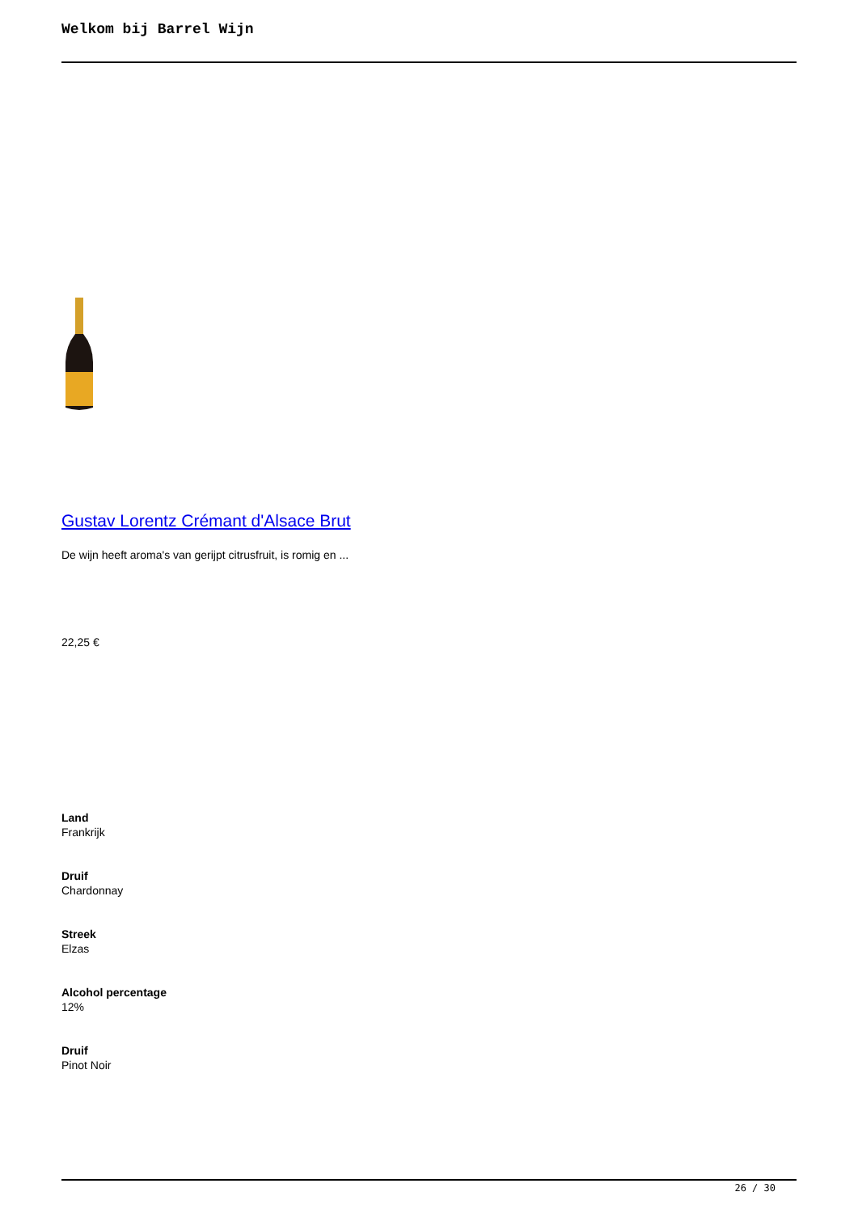Welkom bij Barrel Wijn
Gustav Lorentz Crémant d'Alsace Brut
De wijn heeft aroma's van gerijpt citrusfruit, is romig en ...
22,25 €
Land
Frankrijk
Druif
Chardonnay
Streek
Elzas
Alcohol percentage
12%
Druif
Pinot Noir
26 / 30